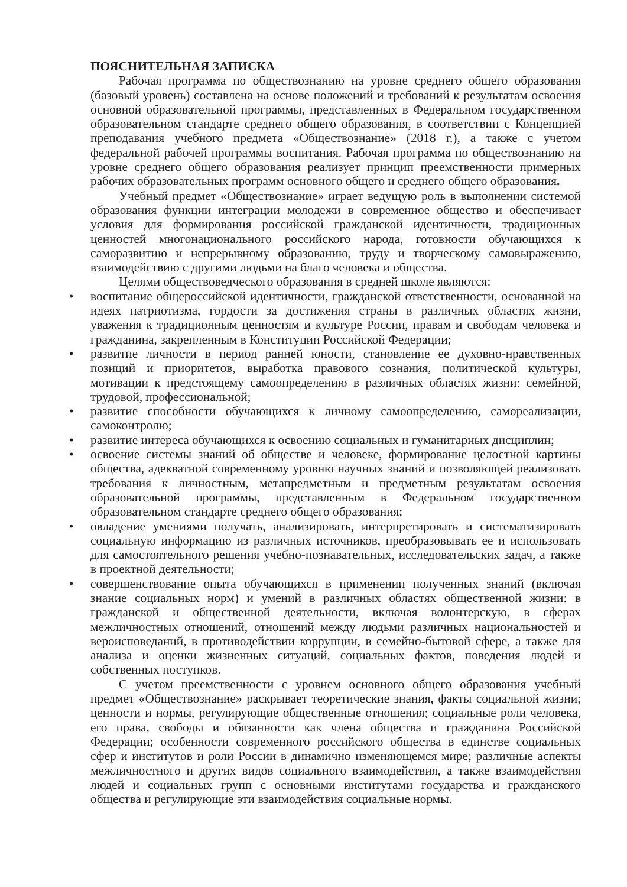ПОЯСНИТЕЛЬНАЯ ЗАПИСКА
Рабочая программа по обществознанию на уровне среднего общего образования (базовый уровень) составлена на основе положений и требований к результатам освоения основной образовательной программы, представленных в Федеральном государственном образовательном стандарте среднего общего образования, в соответствии с Концепцией преподавания учебного предмета «Обществознание» (2018 г.), а также с учетом федеральной рабочей программы воспитания. Рабочая программа по обществознанию на уровне среднего общего образования реализует принцип преемственности примерных рабочих образовательных программ основного общего и среднего общего образования.
Учебный предмет «Обществознание» играет ведущую роль в выполнении системой образования функции интеграции молодежи в современное общество и обеспечивает условия для формирования российской гражданской идентичности, традиционных ценностей многонационального российского народа, готовности обучающихся к саморазвитию и непрерывному образованию, труду и творческому самовыражению, взаимодействию с другими людьми на благо человека и общества.
Целями обществоведческого образования в средней школе являются:
• воспитание общероссийской идентичности, гражданской ответственности, основанной на идеях патриотизма, гордости за достижения страны в различных областях жизни, уважения к традиционным ценностям и культуре России, правам и свободам человека и гражданина, закрепленным в Конституции Российской Федерации;
• развитие личности в период ранней юности, становление ее духовно-нравственных позиций и приоритетов, выработка правового сознания, политической культуры, мотивации к предстоящему самоопределению в различных областях жизни: семейной, трудовой, профессиональной;
• развитие способности обучающихся к личному самоопределению, самореализации, самоконтролю;
• развитие интереса обучающихся к освоению социальных и гуманитарных дисциплин;
• освоение системы знаний об обществе и человеке, формирование целостной картины общества, адекватной современному уровню научных знаний и позволяющей реализовать требования к личностным, метапредметным и предметным результатам освоения образовательной программы, представленным в Федеральном государственном образовательном стандарте среднего общего образования;
• овладение умениями получать, анализировать, интерпретировать и систематизировать социальную информацию из различных источников, преобразовывать ее и использовать для самостоятельного решения учебно-познавательных, исследовательских задач, а также в проектной деятельности;
• совершенствование опыта обучающихся в применении полученных знаний (включая знание социальных норм) и умений в различных областях общественной жизни: в гражданской и общественной деятельности, включая волонтерскую, в сферах межличностных отношений, отношений между людьми различных национальностей и вероисповеданий, в противодействии коррупции, в семейно-бытовой сфере, а также для анализа и оценки жизненных ситуаций, социальных фактов, поведения людей и собственных поступков.
С учетом преемственности с уровнем основного общего образования учебный предмет «Обществознание» раскрывает теоретические знания, факты социальной жизни; ценности и нормы, регулирующие общественные отношения; социальные роли человека, его права, свободы и обязанности как члена общества и гражданина Российской Федерации; особенности современного российского общества в единстве социальных сфер и институтов и роли России в динамично изменяющемся мире; различные аспекты межличностного и других видов социального взаимодействия, а также взаимодействия людей и социальных групп с основными институтами государства и гражданского общества и регулирующие эти взаимодействия социальные нормы.